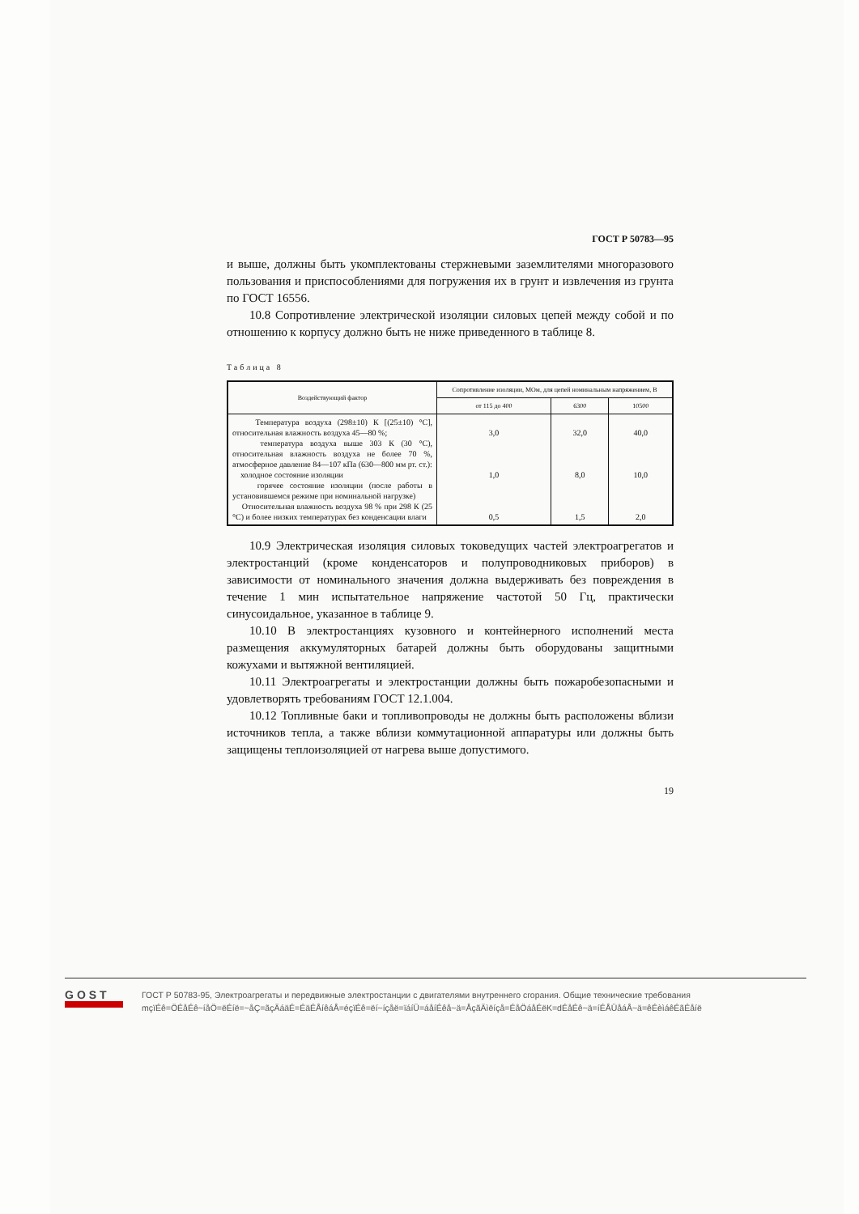ГОСТ Р 50783—95
и выше, должны быть укомплектованы стержневыми заземлителями многоразового пользования и приспособлениями для погружения их в грунт и извлечения из грунта по ГОСТ 16556.
10.8 Сопротивление электрической изоляции силовых цепей между собой и по отношению к корпусу должно быть не ниже приведенного в таблице 8.
Таблица 8
| Воздействующий фактор | Сопротивление изоляции, МОм, для цепей номинальным напряжением, В | | |
| --- | --- | --- | --- |
| | от 115 до 400 | 6300 | 10500 |
| Температура воздуха (298±10) К [(25±10) °С], относительная влажность воздуха 45—80 %; температура воздуха выше 303 К (30 °С), относительная влажность воздуха не более 70 %, атмосферное давление 84—107 кПа (630—800 мм рт. ст.): холодное состояние изоляции горячее состояние изоляции (после работы в установившемся режиме при номинальной нагрузке) Относительная влажность воздуха 98 % при 298 К (25 °С) и более низких температурах без конденсации влаги | 3,0 1,0 0,5 | 32,0 8,0 1,5 | 40,0 10,0 2,0 |
10.9 Электрическая изоляция силовых токоведущих частей электроагрегатов и электростанций (кроме конденсаторов и полупроводниковых приборов) в зависимости от номинального значения должна выдерживать без повреждения в течение 1 мин испытательное напряжение частотой 50 Гц, практически синусоидальное, указанное в таблице 9.
10.10 В электростанциях кузовного и контейнерного исполнений места размещения аккумуляторных батарей должны быть оборудованы защитными кожухами и вытяжной вентиляцией.
10.11 Электроагрегаты и электростанции должны быть пожаробезопасными и удовлетворять требованиям ГОСТ 12.1.004.
10.12 Топливные баки и топливопроводы не должны быть расположены вблизи источников тепла, а также вблизи коммутационной аппаратуры или должны быть защищены теплоизоляцией от нагрева выше допустимого.
19
GOST
ГОСТ Р 50783-95, Электроагрегаты и передвижные электростанции с двигателями внутреннего сгорания. Общие технические требования
mçïÉê=ÖÉåÉê~íåÖ=ëÉíë=~åÇ=ãçÄáäÉ=ÉäÉÅíêáÅ=éçïÉê=ëí~íçåë=ïáíÜ=áåíÉêå~ä=ÅçãÄìëíçå=ÉåÖáåÉëK=dÉåÉê~ä=íÉÅÜåáÅ~ä=êÉèìáêÉãÉåíë